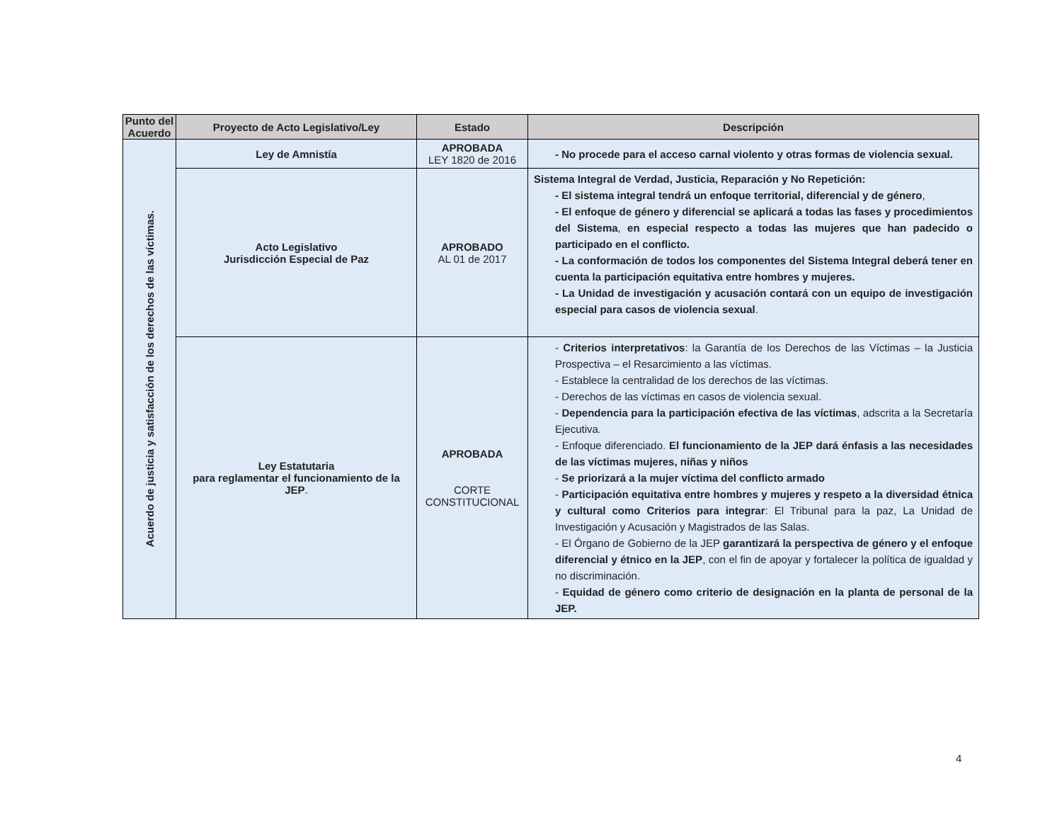| Punto del Acuerdo | Proyecto de Acto Legislativo/Ley | Estado | Descripción |
| --- | --- | --- | --- |
| Acuerdo de justicia y satisfacción de los derechos de las víctimas. | Ley de Amnistía | APROBADA LEY 1820 de 2016 | - No procede para el acceso carnal violento y otras formas de violencia sexual. |
| | Acto Legislativo Jurisdicción Especial de Paz | APROBADO AL 01 de 2017 | Sistema Integral de Verdad, Justicia, Reparación y No Repetición: - El sistema integral tendrá un enfoque territorial, diferencial y de género , - El enfoque de género y diferencial se aplicará a todas las fases y procedimientos del Sistema , en especial respecto a todas las mujeres que han padecido o participado en el conflicto. - La conformación de todos los componentes del Sistema Integral deberá tener en cuenta la participación equitativa entre hombres y mujeres. - La Unidad de investigación y acusación contará con un equipo de investigación especial para casos de violencia sexual . |
| | Ley Estatutaria para reglamentar el funcionamiento de la JEP . | APROBADA CORTE CONSTITUCIONAL | - Criterios interpretativos : la Garantía de los Derechos de las Víctimas – la Justicia Prospectiva – el Resarcimiento a las víctimas. - Establece la centralidad de los derechos de las víctimas. - Derechos de las víctimas en casos de violencia sexual. - Dependencia para la participación efectiva de las víctimas , adscrita a la Secretaría Ejecutiva. - Enfoque diferenciado. El funcionamiento de la JEP dará énfasis a las necesidades de las víctimas mujeres, niñas y niños - Se priorizará a la mujer víctima del conflicto armado - Participación equitativa entre hombres y mujeres y respeto a la diversidad étnica y cultural como Criterios para integrar : El Tribunal para la paz, La Unidad de Investigación y Acusación y Magistrados de las Salas. - El Órgano de Gobierno de la JEP garantizará la perspectiva de género y el enfoque diferencial y étnico en la JEP , con el fin de apoyar y fortalecer la política de igualdad y no discriminación. - Equidad de género como criterio de designación en la planta de personal de la JEP. |
4